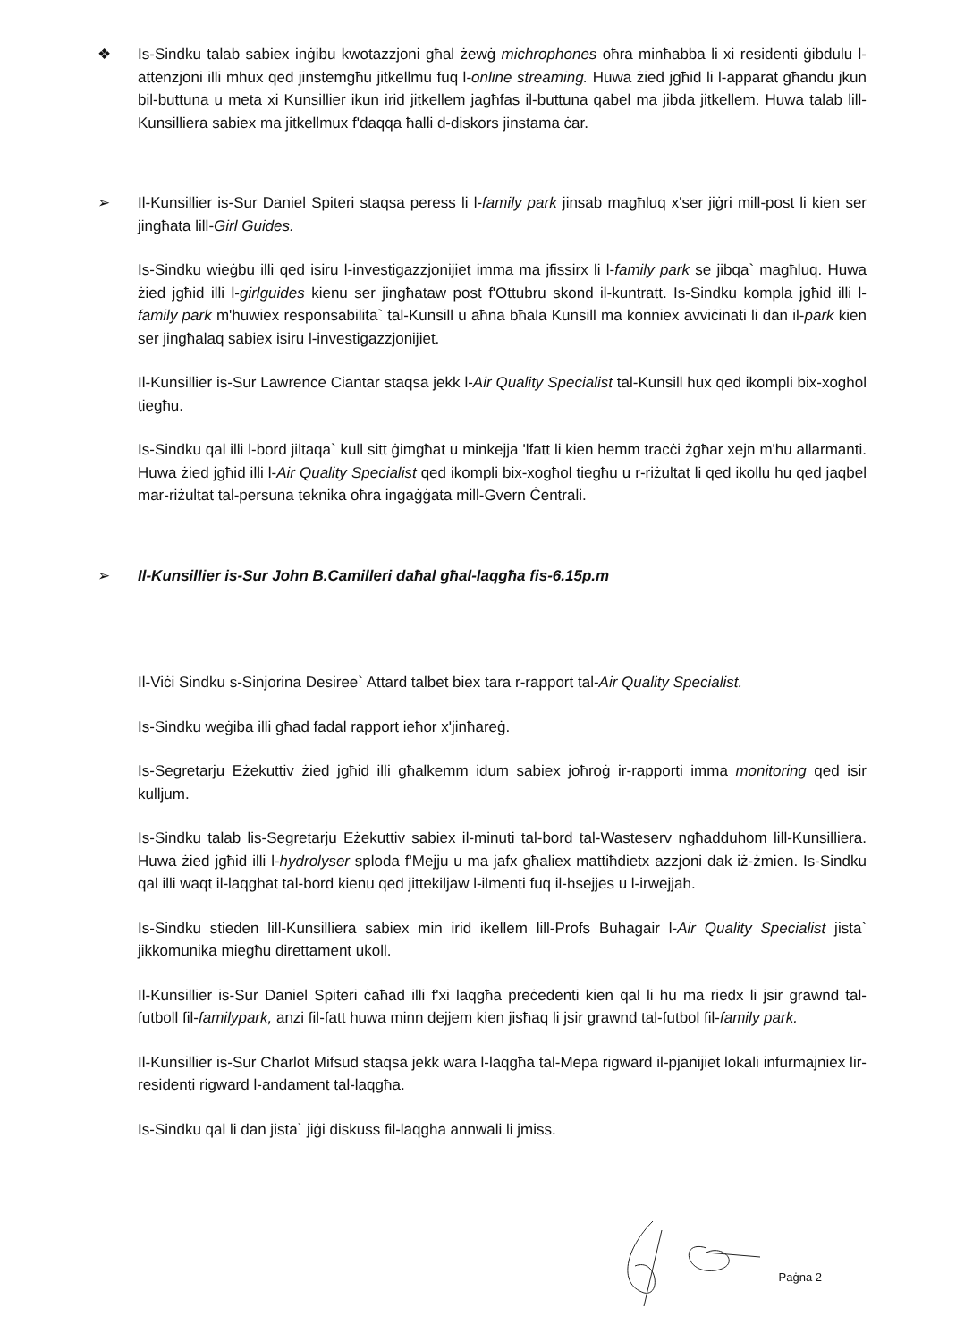❖
Is-Sindku talab sabiex inġibu kwotazzjoni għal żewġ michrophones oħra minħabba li xi residenti ġibdulu l-attenzjoni illi mhux qed jinstemgħu jitkellmu fuq l-online streaming. Huwa żied jgħid li l-apparat għandu jkun bil-buttuna u meta xi Kunsillier ikun irid jitkellem jagħfas il-buttuna qabel ma jibda jitkellem. Huwa talab lill-Kunsilliera sabiex ma jitkellmux f'daqqa ħalli d-diskors jinstama ċar.
➢
Il-Kunsillier is-Sur Daniel Spiteri staqsa peress li l-family park jinsab magħluq x'ser jiġri mill-post li kien ser jingħata lill-Girl Guides.
Is-Sindku wieġbu illi qed isiru l-investigazzjonijiet imma ma jfissirx li l-family park se jibqa` magħluq. Huwa żied jgħid illi l-girlguides kienu ser jingħataw post f'Ottubru skond il-kuntratt. Is-Sindku kompla jgħid illi l-family park m'huwiex responsabilita` tal-Kunsill u aħna bħala Kunsill ma konniex avviċinati li dan il-park kien ser jingħalaq sabiex isiru l-investigazzjonijiet.
Il-Kunsillier is-Sur Lawrence Ciantar staqsa jekk l-Air Quality Specialist tal-Kunsill ħux qed ikompli bix-xogħol tiegħu.
Is-Sindku qal illi l-bord jiltaqa` kull sitt ġimgħat u minkejja 'lfatt li kien hemm tracċi żgħar xejn m'hu allarmanti. Huwa żied jgħid illi l-Air Quality Specialist qed ikompli bix-xogħol tiegħu u r-riżultat li qed ikollu hu qed jaqbel mar-riżultat tal-persuna teknika oħra ingaġġata mill-Gvern Ċentrali.
➢
Il-Kunsillier is-Sur John B.Camilleri daħal għal-laqgħa fis-6.15p.m
Il-Viċi Sindku s-Sinjorina Desiree` Attard talbet biex tara r-rapport tal-Air Quality Specialist.
Is-Sindku weġiba illi għad fadal rapport ieħor x'jinħareġ.
Is-Segretarju Eżekuttiv żied jgħid illi għalkemm idum sabiex joħroġ ir-rapporti imma monitoring qed isir kulljum.
Is-Sindku talab lis-Segretarju Eżekuttiv sabiex il-minuti tal-bord tal-Wasteserv ngħadduhom lill-Kunsilliera. Huwa żied jgħid illi l-hydrolyser sploda f'Mejju u ma jafx għaliex mattiħdietx azzjoni dak iż-żmien. Is-Sindku qal illi waqt il-laqgħat tal-bord kienu qed jittekiljaw l-ilmenti fuq il-ħsejjes u l-irwejjaħ.
Is-Sindku stieden lill-Kunsilliera sabiex min irid ikellem lill-Profs Buhagair l-Air Quality Specialist jista` jikkomunika miegħu direttament ukoll.
Il-Kunsillier is-Sur Daniel Spiteri ċaħad illi f'xi laqgħa preċedenti kien qal li hu ma riedx li jsir grawnd tal-futboll fil-familypark, anzi fil-fatt huwa minn dejjem kien jisħaq li jsir grawnd tal-futbol fil-family park.
Il-Kunsillier is-Sur Charlot Mifsud staqsa jekk wara l-laqgħa tal-Mepa rigward il-pjanijiet lokali infurmajniex lir-residenti rigward l-andament tal-laqgħa.
Is-Sindku qal li dan jista` jiġi diskuss fil-laqgħa annwali li jmiss.
Paġna 2